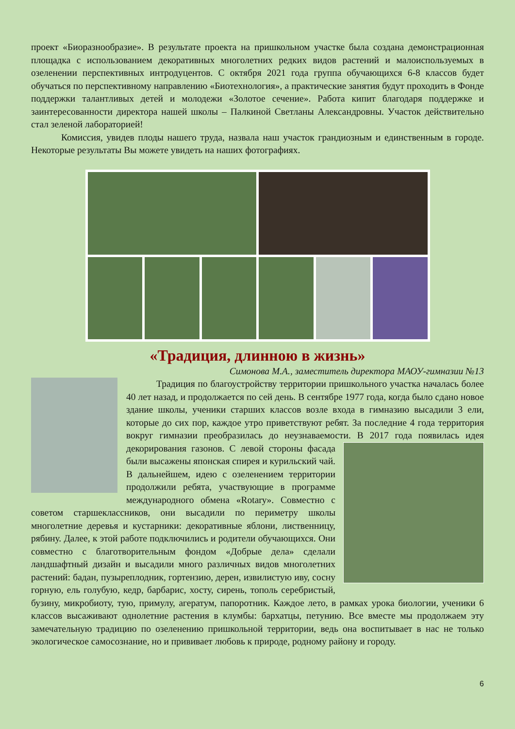проект «Биоразнообразие». В результате проекта на пришкольном участке была создана демонстрационная площадка с использованием декоративных многолетних редких видов растений и малоиспользуемых в озеленении перспективных интродуцентов. С октября 2021 года группа обучающихся 6-8 классов будет обучаться по перспективному направлению «Биотехнология», а практические занятия будут проходить в Фонде поддержки талантливых детей и молодежи «Золотое сечение». Работа кипит благодаря поддержке и заинтересованности директора нашей школы – Палкиной Светланы Александровны. Участок действительно стал зеленой лабораторией!
Комиссия, увидев плоды нашего труда, назвала наш участок грандиозным и единственным в городе. Некоторые результаты Вы можете увидеть на наших фотографиях.
«Традиция, длинною в жизнь»
Симонова М.А., заместитель директора МАОУ-гимназии №13
Традиция по благоустройству территории пришкольного участка началась более 40 лет назад, и продолжается по сей день. В сентябре 1977 года, когда было сдано новое здание школы, ученики старших классов возле входа в гимназию высадили 3 ели, которые до сих пор, каждое утро приветствуют ребят. За последние 4 года территория вокруг гимназии преобразилась до неузнаваемости. В 2017 года появилась идея декорирования газонов. С левой стороны фасада были высажены японская спирея и курильский чай. В дальнейшем, идею с озеленением территории продолжили ребята, участвующие в программе международного обмена «Rotary». Совместно с советом старшеклассников, они высадили по периметру школы многолетние деревья и кустарники: декоративные яблони, лиственницу, рябину. Далее, к этой работе подключились и родители обучающихся. Они совместно с благотворительным фондом «Добрые дела» сделали ландшафтный дизайн и высадили много различных видов многолетних растений: бадан, пузыреплодник, гортензию, дерен, извилистую иву, сосну горную, ель голубую, кедр, барбарис, хосту, сирень, тополь серебристый, бузину, микробиоту, тую, примулу, агератум, папоротник. Каждое лето, в рамках урока биологии, ученики 6 классов высаживают однолетние растения в клумбы: бархатцы, петунию. Все вместе мы продолжаем эту замечательную традицию по озеленению пришкольной территории, ведь она воспитывает в нас не только экологическое самосознание, но и прививает любовь к природе, родному району и городу.
6